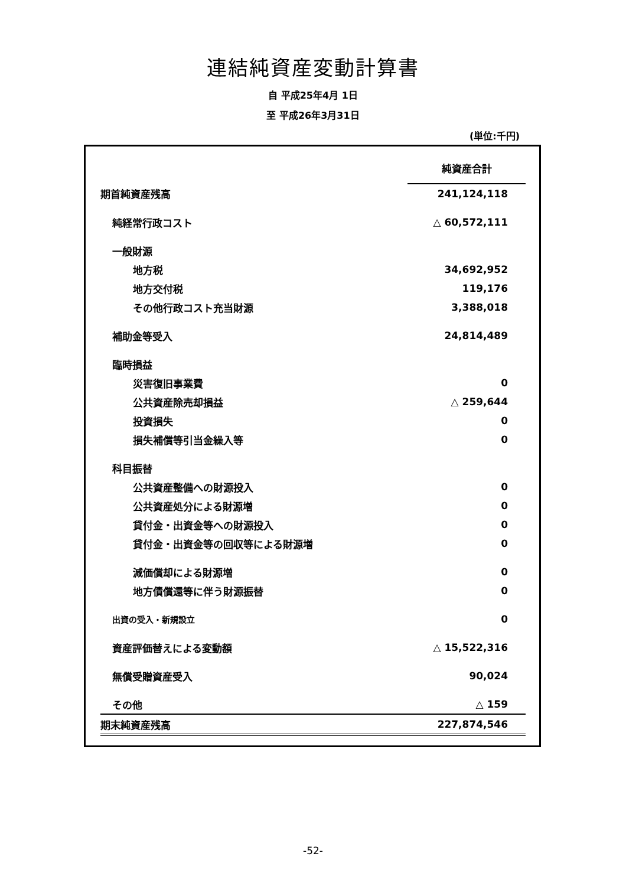連結純資産変動計算書
自 平成25年4月 1日
至 平成26年3月31日
(単位:千円)
| | 純資産合計 |
| 期首純資産残高 | 241,124,118 |
| 純経常行政コスト | △ 60,572,111 |
| 一般財源 | |
| 地方税 | 34,692,952 |
| 地方交付税 | 119,176 |
| その他行政コスト充当財源 | 3,388,018 |
| 補助金等受入 | 24,814,489 |
| 臨時損益 | |
| 災害復旧事業費 | 0 |
| 公共資産除売却損益 | △ 259,644 |
| 投資損失 | 0 |
| 損失補償等引当金繰入等 | 0 |
| 科目振替 | |
| 公共資産整備への財源投入 | 0 |
| 公共資産処分による財源増 | 0 |
| 貸付金・出資金等への財源投入 | 0 |
| 貸付金・出資金等の回収等による財源増 | 0 |
| 減価償却による財源増 | 0 |
| 地方債償還等に伴う財源振替 | 0 |
| 出資の受入・新規設立 | 0 |
| 資産評価替えによる変動額 | △ 15,522,316 |
| 無償受贈資産受入 | 90,024 |
| その他 | △ 159 |
| 期末純資産残高 | 227,874,546 |
-52-